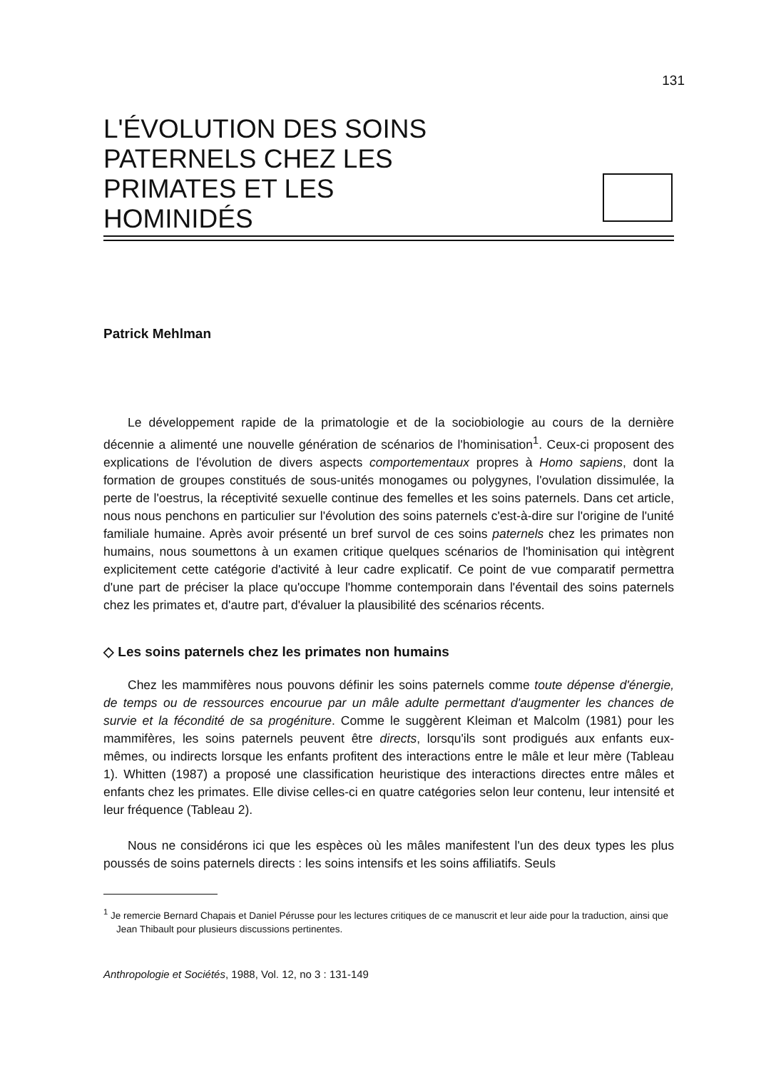131
L'ÉVOLUTION DES SOINS
PATERNELS CHEZ LES
PRIMATES ET LES
HOMINIDÉS
Patrick Mehlman
Le développement rapide de la primatologie et de la sociobiologie au cours de la dernière décennie a alimenté une nouvelle génération de scénarios de l'hominisation<sup>1</sup>. Ceux-ci proposent des explications de l'évolution de divers aspects comportementaux propres à Homo sapiens, dont la formation de groupes constitués de sous-unités monogames ou polygynes, l'ovulation dissimulée, la perte de l'oestrus, la réceptivité sexuelle continue des femelles et les soins paternels. Dans cet article, nous nous penchons en particulier sur l'évolution des soins paternels c'est-à-dire sur l'origine de l'unité familiale humaine. Après avoir présenté un bref survol de ces soins paternels chez les primates non humains, nous soumettons à un examen critique quelques scénarios de l'hominisation qui intègrent explicitement cette catégorie d'activité à leur cadre explicatif. Ce point de vue comparatif permettra d'une part de préciser la place qu'occupe l'homme contemporain dans l'éventail des soins paternels chez les primates et, d'autre part, d'évaluer la plausibilité des scénarios récents.
◇ Les soins paternels chez les primates non humains
Chez les mammifères nous pouvons définir les soins paternels comme toute dépense d'énergie, de temps ou de ressources encourue par un mâle adulte permettant d'augmenter les chances de survie et la fécondité de sa progéniture. Comme le suggèrent Kleiman et Malcolm (1981) pour les mammifères, les soins paternels peuvent être directs, lorsqu'ils sont prodigués aux enfants eux-mêmes, ou indirects lorsque les enfants profitent des interactions entre le mâle et leur mère (Tableau 1). Whitten (1987) a proposé une classification heuristique des interactions directes entre mâles et enfants chez les primates. Elle divise celles-ci en quatre catégories selon leur contenu, leur intensité et leur fréquence (Tableau 2).
Nous ne considérons ici que les espèces où les mâles manifestent l'un des deux types les plus poussés de soins paternels directs : les soins intensifs et les soins affiliatifs. Seuls
<sup>1</sup> Je remercie Bernard Chapais et Daniel Pérusse pour les lectures critiques de ce manuscrit et leur aide pour la traduction, ainsi que Jean Thibault pour plusieurs discussions pertinentes.
Anthropologie et Sociétés, 1988, Vol. 12, no 3 : 131-149